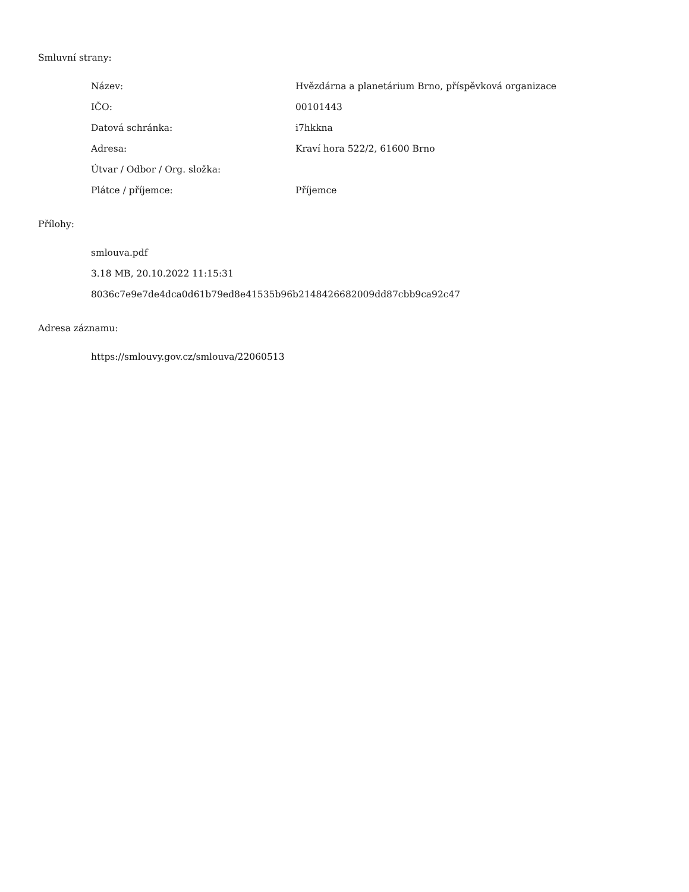Smluvní strany:
| Název: | Hvězdárna a planetárium Brno, příspěvková organizace |
| IČO: | 00101443 |
| Datová schránka: | i7hkkna |
| Adresa: | Kraví hora 522/2, 61600 Brno |
| Útvar / Odbor / Org. složka: | |
| Plátce / příjemce: | Příjemce |
Přílohy:
smlouva.pdf
3.18 MB, 20.10.2022 11:15:31
8036c7e9e7de4dca0d61b79ed8e41535b96b2148426682009dd87cbb9ca92c47
Adresa záznamu:
https://smlouvy.gov.cz/smlouva/22060513